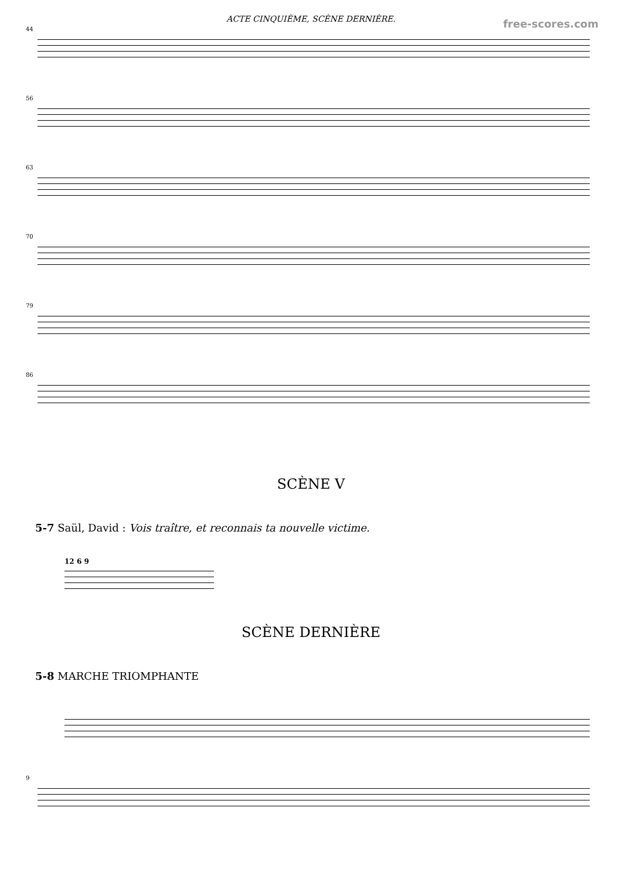ACTE CINQUIÈME, SCÈNE DERNIÈRE.
free-scores.com
44
56
63
70
79
86
SCÈNE V
5-7 Saül, David : Vois traître, et reconnais ta nouvelle victime.
12 6 9
SCÈNE DERNIÈRE
5-8 MARCHE TRIOMPHANTE
9